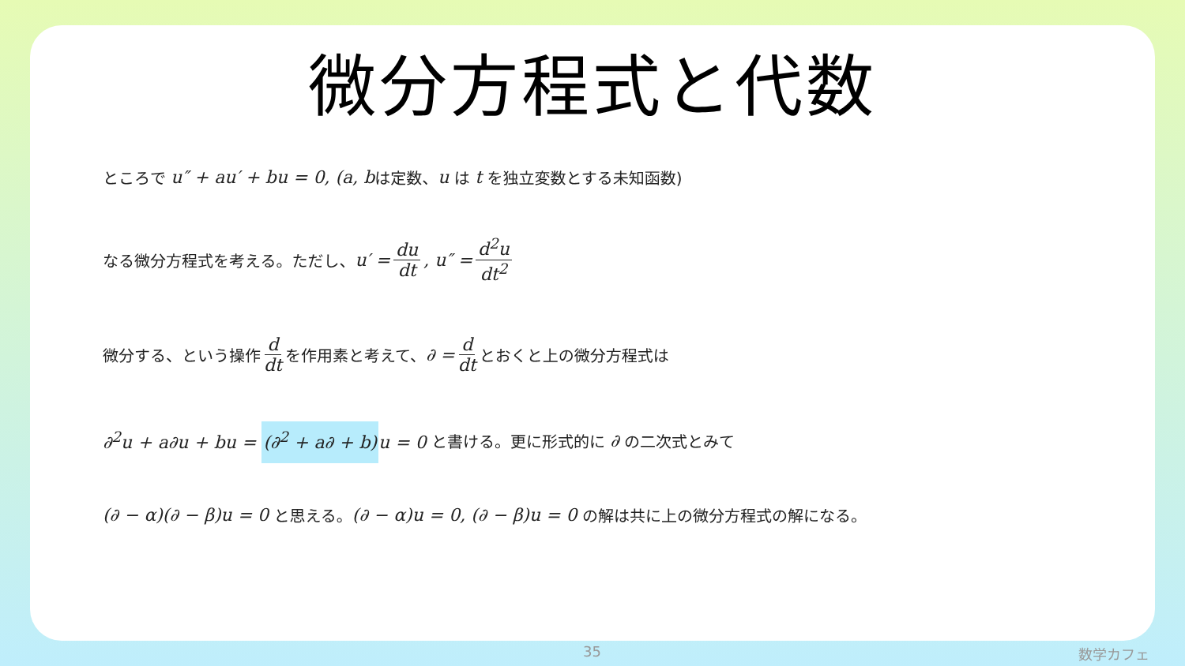微分方程式と代数
ところで u″ + au′ + bu = 0, (a, b は定数、 u は t を独立変数とする未知函数)
なる微分方程式を考える。ただし、 u′ = du dt, u″ = d<sup>2</sup>u dt<sup>2</sup>
微分する、という操作 d dt を作用素と考えて、 ∂ = d dt とおくと上の微分方程式は
∂<sup>2</sup>u + a∂u + bu = (∂<sup>2</sup> + a∂ + b) u = 0 と書ける。更に形式的に ∂ の二次式とみて
(∂ − α)(∂ − β)u = 0 と思える。 (∂ − α)u = 0, (∂ − β)u = 0 の解は共に上の微分方程式の解になる。
35 数学カフェ